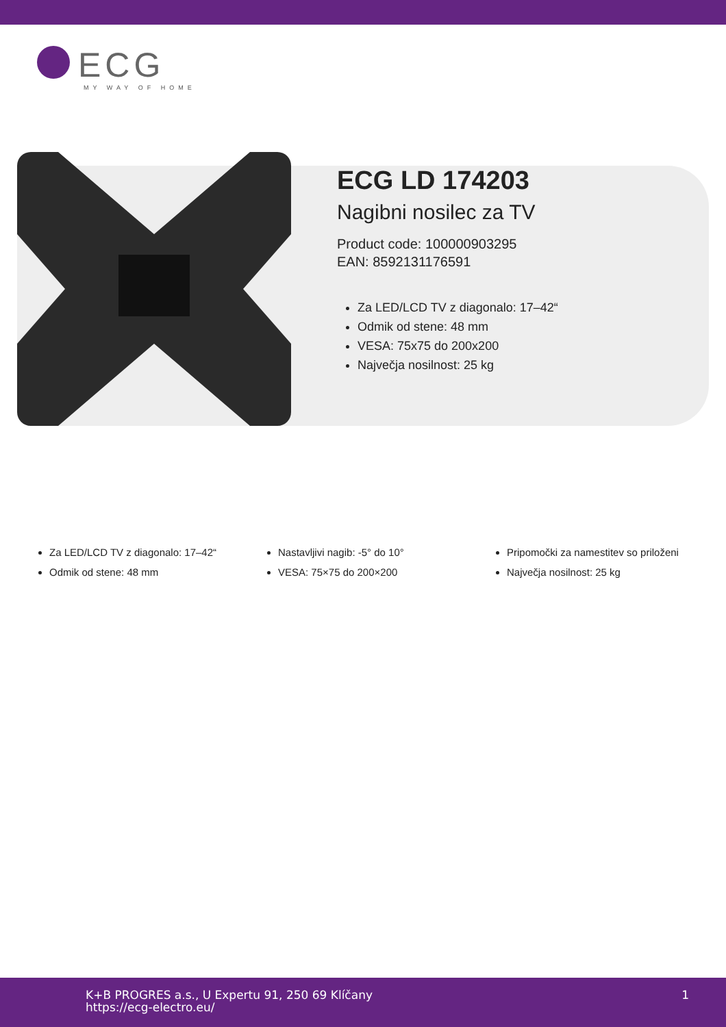ECG
MY WAY OF HOME
ECG LD 174203
Nagibni nosilec za TV
Product code: 100000903295
EAN: 8592131176591
Za LED/LCD TV z diagonalo: 17–42“
Odmik od stene: 48 mm
VESA: 75x75 do 200x200
Največja nosilnost: 25 kg
Za LED/LCD TV z diagonalo: 17–42“
Odmik od stene: 48 mm
Nastavljivi nagib: -5° do 10°
VESA: 75×75 do 200×200
Pripomočki za namestitev so priloženi
Največja nosilnost: 25 kg
K+B PROGRES a.s., U Expertu 91, 250 69 Klíčany
https://ecg-electro.eu/
1